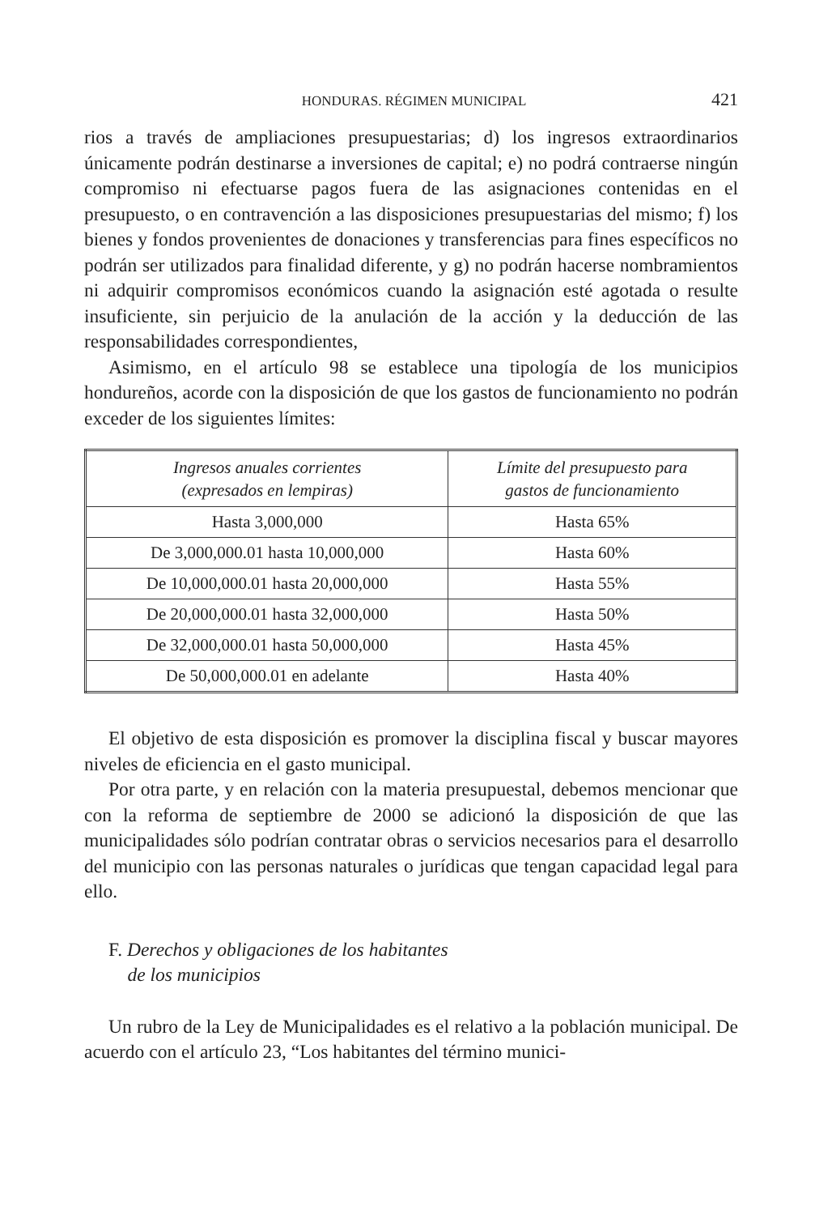HONDURAS. RÉGIMEN MUNICIPAL 421
rios a través de ampliaciones presupuestarias; d) los ingresos extraordinarios únicamente podrán destinarse a inversiones de capital; e) no podrá contraerse ningún compromiso ni efectuarse pagos fuera de las asignaciones contenidas en el presupuesto, o en contravención a las disposiciones presupuestarias del mismo; f) los bienes y fondos provenientes de donaciones y transferencias para fines específicos no podrán ser utilizados para finalidad diferente, y g) no podrán hacerse nombramientos ni adquirir compromisos económicos cuando la asignación esté agotada o resulte insuficiente, sin perjuicio de la anulación de la acción y la deducción de las responsabilidades correspondientes,
Asimismo, en el artículo 98 se establece una tipología de los municipios hondureños, acorde con la disposición de que los gastos de funcionamiento no podrán exceder de los siguientes límites:
| Ingresos anuales corrientes (expresados en lempiras) | Límite del presupuesto para gastos de funcionamiento |
| --- | --- |
| Hasta 3,000,000 | Hasta 65% |
| De 3,000,000.01 hasta 10,000,000 | Hasta 60% |
| De 10,000,000.01 hasta 20,000,000 | Hasta 55% |
| De 20,000,000.01 hasta 32,000,000 | Hasta 50% |
| De 32,000,000.01 hasta 50,000,000 | Hasta 45% |
| De 50,000,000.01 en adelante | Hasta 40% |
El objetivo de esta disposición es promover la disciplina fiscal y buscar mayores niveles de eficiencia en el gasto municipal.
Por otra parte, y en relación con la materia presupuestal, debemos mencionar que con la reforma de septiembre de 2000 se adicionó la disposición de que las municipalidades sólo podrían contratar obras o servicios necesarios para el desarrollo del municipio con las personas naturales o jurídicas que tengan capacidad legal para ello.
F. Derechos y obligaciones de los habitantes
de los municipios
Un rubro de la Ley de Municipalidades es el relativo a la población municipal. De acuerdo con el artículo 23, “Los habitantes del término munici-